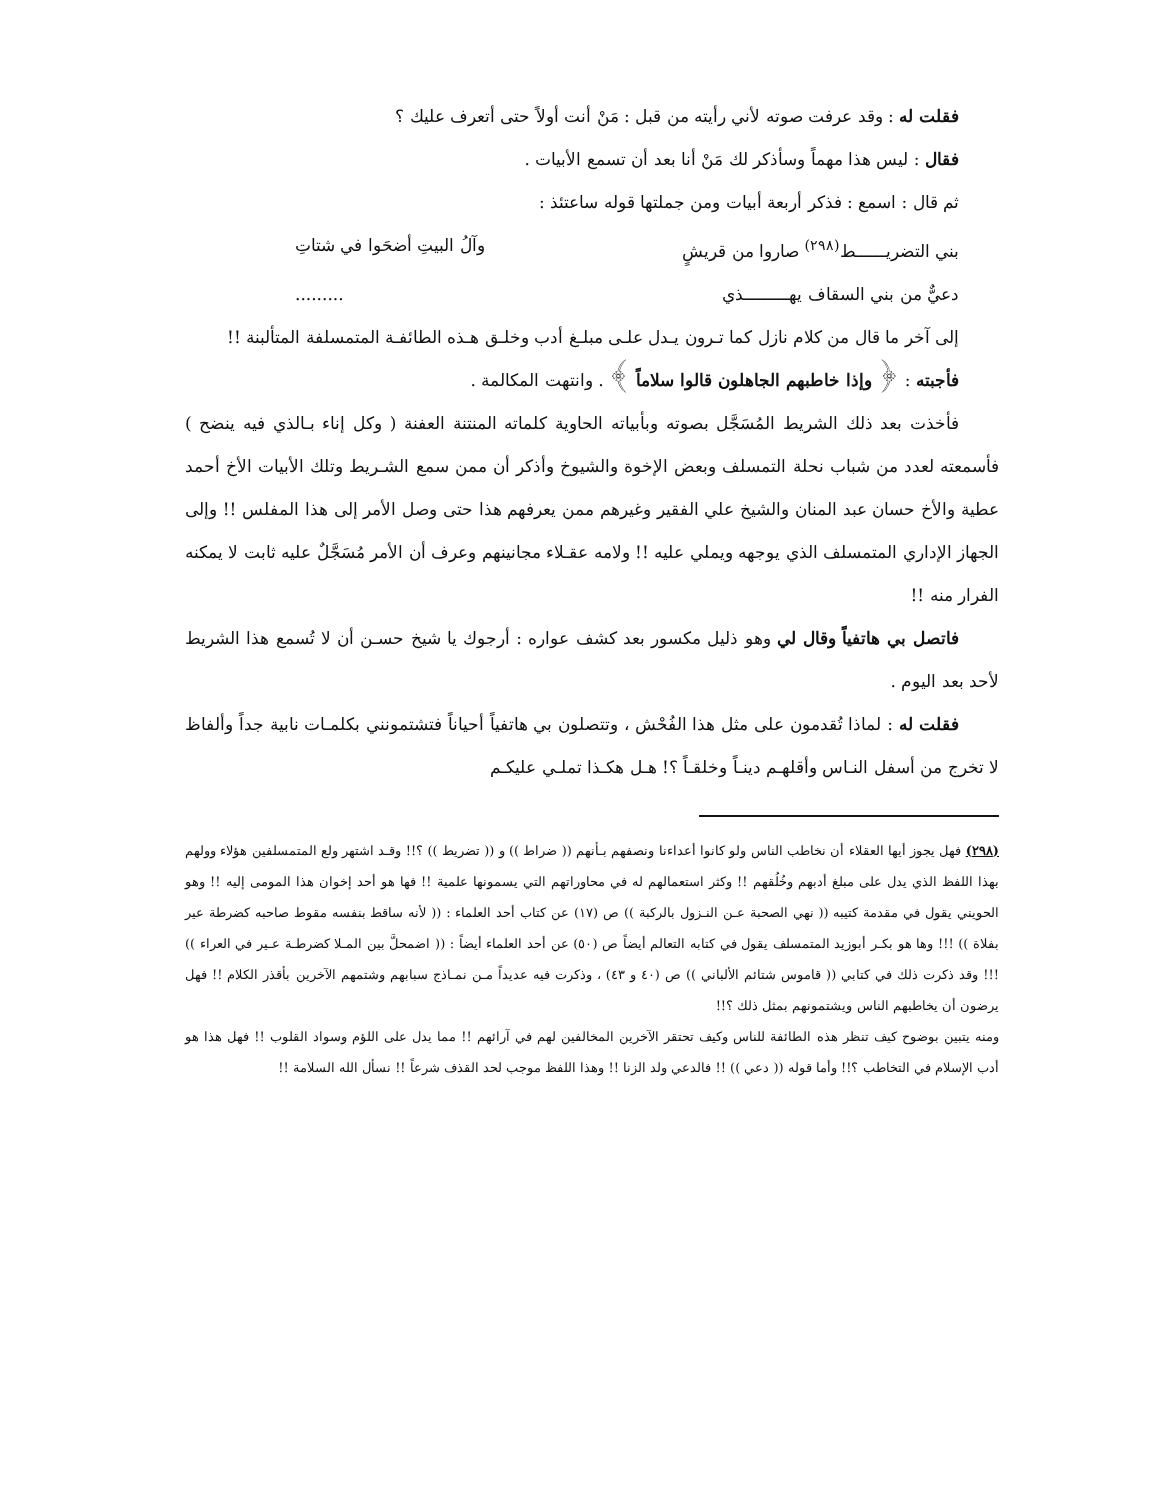فقلت له : وقد عرفت صوته لأني رأيته من قبل : مَنْ أنت أولاً حتى أتعرف عليك ؟
فقال : ليس هذا مهماً وسأذكر لك مَنْ أنا بعد أن تسمع الأبيات .
ثم قال : اسمع : فذكر أربعة أبيات ومن جملتها قوله ساعتئذ :
بني التضريــــــط<sup>(٢٩٨)</sup> صاروا من قريشٍ وآلُ البيتِ أضحَوا في شتاتِ
دعيٌّ من بني السقاف يهـــــــــذي.........
إلى آخر ما قال من كلام نازل كما تـرون يـدل علـى مبلـغ أدب وخلـق هـذه الطائفـة المتمسلفة المتألبنة !!
فأجبته : ﴿ وإذا خاطبهم الجاهلون قالوا سلاماً ﴾ . وانتهت المكالمة .
فأخذت بعد ذلك الشريط المُسَجَّل بصوته وبأبياته الحاوية كلماته المنتنة العفنة ( وكل إناء بـالذي فيه ينضح ) فأسمعته لعدد من شباب نحلة التمسلف وبعض الإخوة والشيوخ وأذكر أن ممن سمع الشـريط وتلك الأبيات الأخ أحمد عطية والأخ حسان عبد المنان والشيخ علي الفقير وغيرهم ممن يعرفهم هذا حتى وصل الأمر إلى هذا المفلس !! وإلى الجهاز الإداري المتمسلف الذي يوجهه ويملي عليه !! ولامه عقـلاء مجانينهم وعرف أن الأمر مُسَجَّلٌ عليه ثابت لا يمكنه الفرار منه !!
فاتصل بي هاتفياً وقال لي وهو ذليل مكسور بعد كشف عواره : أرجوك يا شيخ حسـن أن لا تُسمع هذا الشريط لأحد بعد اليوم .
فقلت له : لماذا تُقدمون على مثل هذا الفُحْش ، وتتصلون بي هاتفياً أحياناً فتشتمونني بكلمـات نابية جداً وألفاظ لا تخرج من أسفل النـاس وأقلهـم دينـاً وخلقـاً ؟! هـل هكـذا تملـي عليكـم
(٢٩٨) فهل يجوز أيها العقلاء أن نخاطب الناس ولو كانوا أعداءنا ونصفهم بـأنهم (( ضراط )) و (( تضريط )) ؟!! وقـد اشتهر ولع المتمسلفين هؤلاء وولهم بهذا اللفظ الذي يدل على مبلغ أدبهم وخُلُقهم !! وكثر استعمالهم له في محاوراتهم التي يسمونها علمية !! فها هو أحد إخوان هذا المومى إليه !! وهو الحويني يقول في مقدمة كتيبه (( نهي الصحبة عـن النـزول بالركبة )) ص (١٧) عن كتاب أحد العلماء : (( لأنه ساقط بنفسه مقوط صاحبه كضرطة عير بفلاة )) !!! وها هو بكـر أبوزيد المتمسلف يقول في كتابه التعالم أيضاً ص (٥٠) عن أحد العلماء أيضاً : (( اضمحلَّ بين المـلا كضرطـة عـير في العراء )) !!! وقد ذكرت ذلك في كتابي (( قاموس شتائم الألباني )) ص (٤٠ و ٤٣) ، وذكرت فيه عديداً مـن نمـاذج سبابهم وشتمهم الآخرين بأقذر الكلام !! فهل يرضون أن يخاطبهم الناس ويشتمونهم بمثل ذلك ؟!!
ومنه يتبين بوضوح كيف تنظر هذه الطائفة للناس وكيف تحتقر الآخرين المخالفين لهم في آرائهم !! مما يدل على اللؤم وسواد القلوب !! فهل هذا هو أدب الإسلام في التخاطب ؟!! وأما قوله (( دعي )) !! فالدعي ولد الزنا !! وهذا اللفظ موجب لحد القذف شرعاً !! نسأل الله السلامة !!